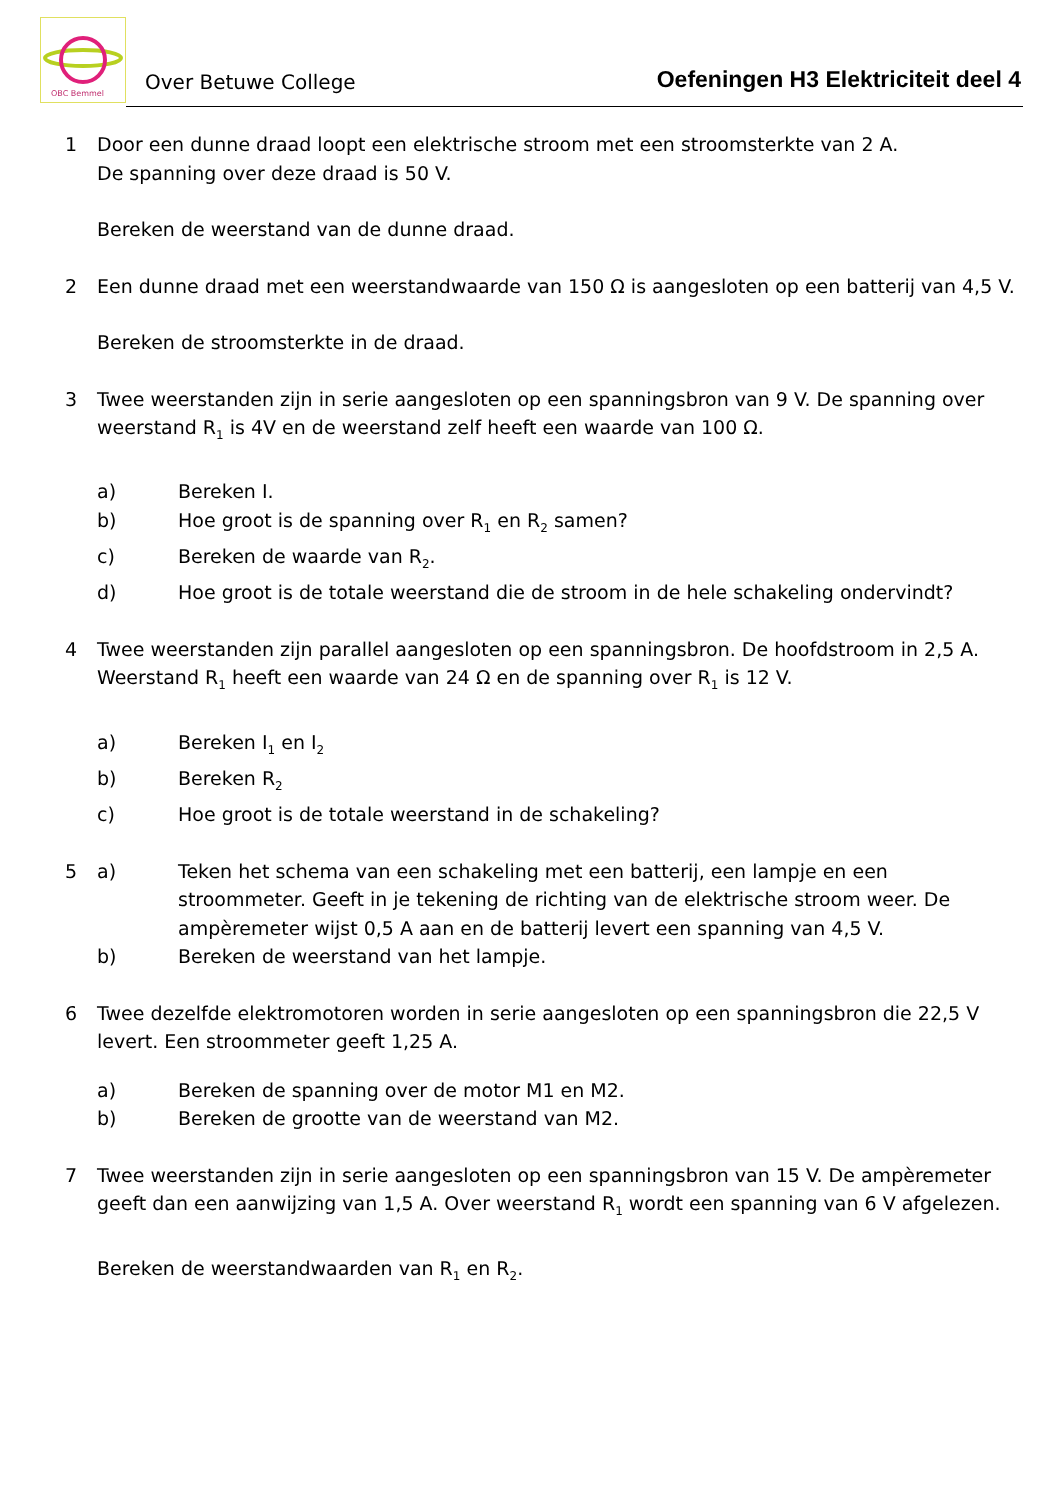OBC Bemmel
Over Betuwe College
Oefeningen H3 Elektriciteit deel 4
1 Door een dunne draad loopt een elektrische stroom met een stroomsterkte van 2 A.
De spanning over deze draad is 50 V.
Bereken de weerstand van de dunne draad.
2 Een dunne draad met een weerstandwaarde van 150 Ω is aangesloten op een batterij van 4,5 V.
Bereken de stroomsterkte in de draad.
3 Twee weerstanden zijn in serie aangesloten op een spanningsbron van 9 V. De spanning over weerstand R<sub>1</sub> is 4V en de weerstand zelf heeft een waarde van 100 Ω.
a) Bereken I.
b) Hoe groot is de spanning over R<sub>1</sub> en R<sub>2</sub> samen?
c) Bereken de waarde van R<sub>2</sub>.
d) Hoe groot is de totale weerstand die de stroom in de hele schakeling ondervindt?
4 Twee weerstanden zijn parallel aangesloten op een spanningsbron. De hoofdstroom in 2,5 A. Weerstand R<sub>1</sub> heeft een waarde van 24 Ω en de spanning over R<sub>1</sub> is 12 V.
a) Bereken I<sub>1</sub> en I<sub>2</sub>
b) Bereken R<sub>2</sub>
c) Hoe groot is de totale weerstand in de schakeling?
5 a) Teken het schema van een schakeling met een batterij, een lampje en een stroommeter. Geeft in je tekening de richting van de elektrische stroom weer. De ampèremeter wijst 0,5 A aan en de batterij levert een spanning van 4,5 V.
b) Bereken de weerstand van het lampje.
6 Twee dezelfde elektromotoren worden in serie aangesloten op een spanningsbron die 22,5 V levert. Een stroommeter geeft 1,25 A.
a) Bereken de spanning over de motor M1 en M2.
b) Bereken de grootte van de weerstand van M2.
7 Twee weerstanden zijn in serie aangesloten op een spanningsbron van 15 V. De ampèremeter geeft dan een aanwijzing van 1,5 A. Over weerstand R<sub>1</sub> wordt een spanning van 6 V afgelezen.
Bereken de weerstandwaarden van R<sub>1</sub> en R<sub>2</sub>.